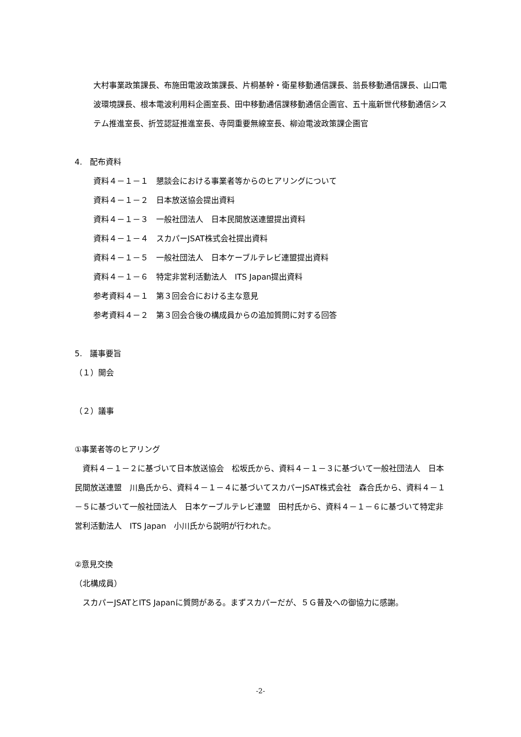大村事業政策課長、布施田電波政策課長、片桐基幹・衛星移動通信課長、翁長移動通信課長、山口電波環境課長、根本電波利用料企画室長、田中移動通信課移動通信企画官、五十嵐新世代移動通信システム推進室長、折笠認証推進室長、寺岡重要無線室長、柳迫電波政策課企画官
4.　配布資料
資料４－１－１　懇談会における事業者等からのヒアリングについて
資料４－１－２　日本放送協会提出資料
資料４－１－３　一般社団法人　日本民間放送連盟提出資料
資料４－１－４　スカパーJSAT株式会社提出資料
資料４－１－５　一般社団法人　日本ケーブルテレビ連盟提出資料
資料４－１－６　特定非営利活動法人　ITS Japan提出資料
参考資料４－１　第３回会合における主な意見
参考資料４－２　第３回会合後の構成員からの追加質問に対する回答
5.　議事要旨
（１）開会
（２）議事
①事業者等のヒアリング
　資料４－１－２に基づいて日本放送協会　松坂氏から、資料４－１－３に基づいて一般社団法人　日本民間放送連盟　川島氏から、資料４－１－４に基づいてスカパーJSAT株式会社　森合氏から、資料４－１－５に基づいて一般社団法人　日本ケーブルテレビ連盟　田村氏から、資料４－１－６に基づいて特定非営利活動法人　ITS Japan　小川氏から説明が行われた。
②意見交換
（北構成員）
　スカパーJSATとITS Japanに質問がある。まずスカパーだが、５Ｇ普及への御協力に感謝。
-2-